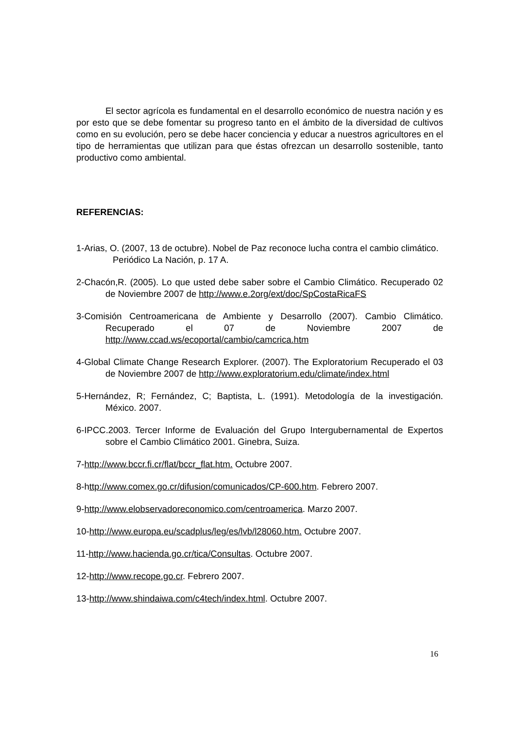El sector agrícola es fundamental en el desarrollo económico de nuestra nación y es por esto que se debe fomentar su progreso tanto en el ámbito de la diversidad de cultivos como en su evolución, pero se debe hacer conciencia y educar a nuestros agricultores en el tipo de herramientas que utilizan para que éstas ofrezcan un desarrollo sostenible, tanto productivo como ambiental.
REFERENCIAS:
1-Arias, O. (2007, 13 de octubre). Nobel de Paz reconoce lucha contra el cambio climático. Periódico La Nación, p. 17 A.
2-Chacón,R. (2005). Lo que usted debe saber sobre el Cambio Climático. Recuperado 02 de Noviembre 2007 de http://www.e.2org/ext/doc/SpCostaRicaFS
3-Comisión Centroamericana de Ambiente y Desarrollo (2007). Cambio Climático. Recuperado el 07 de Noviembre 2007 de http://www.ccad.ws/ecoportal/cambio/camcrica.htm
4-Global Climate Change Research Explorer. (2007). The Exploratorium Recuperado el 03 de Noviembre 2007 de http://www.exploratorium.edu/climate/index.html
5-Hernández, R; Fernández, C; Baptista, L. (1991). Metodología de la investigación. México. 2007.
6-IPCC.2003. Tercer Informe de Evaluación del Grupo Intergubernamental de Expertos sobre el Cambio Climático 2001. Ginebra, Suiza.
7-http://www.bccr.fi.cr/flat/bccr_flat.htm. Octubre 2007.
8-http://www.comex.go.cr/difusion/comunicados/CP-600.htm. Febrero 2007.
9-http://www.elobservadoreconomico.com/centroamerica. Marzo 2007.
10-http://www.europa.eu/scadplus/leg/es/lvb/l28060.htm. Octubre 2007.
11-http://www.hacienda.go.cr/tica/Consultas. Octubre 2007.
12-http://www.recope.go.cr. Febrero 2007.
13-http://www.shindaiwa.com/c4tech/index.html. Octubre 2007.
16